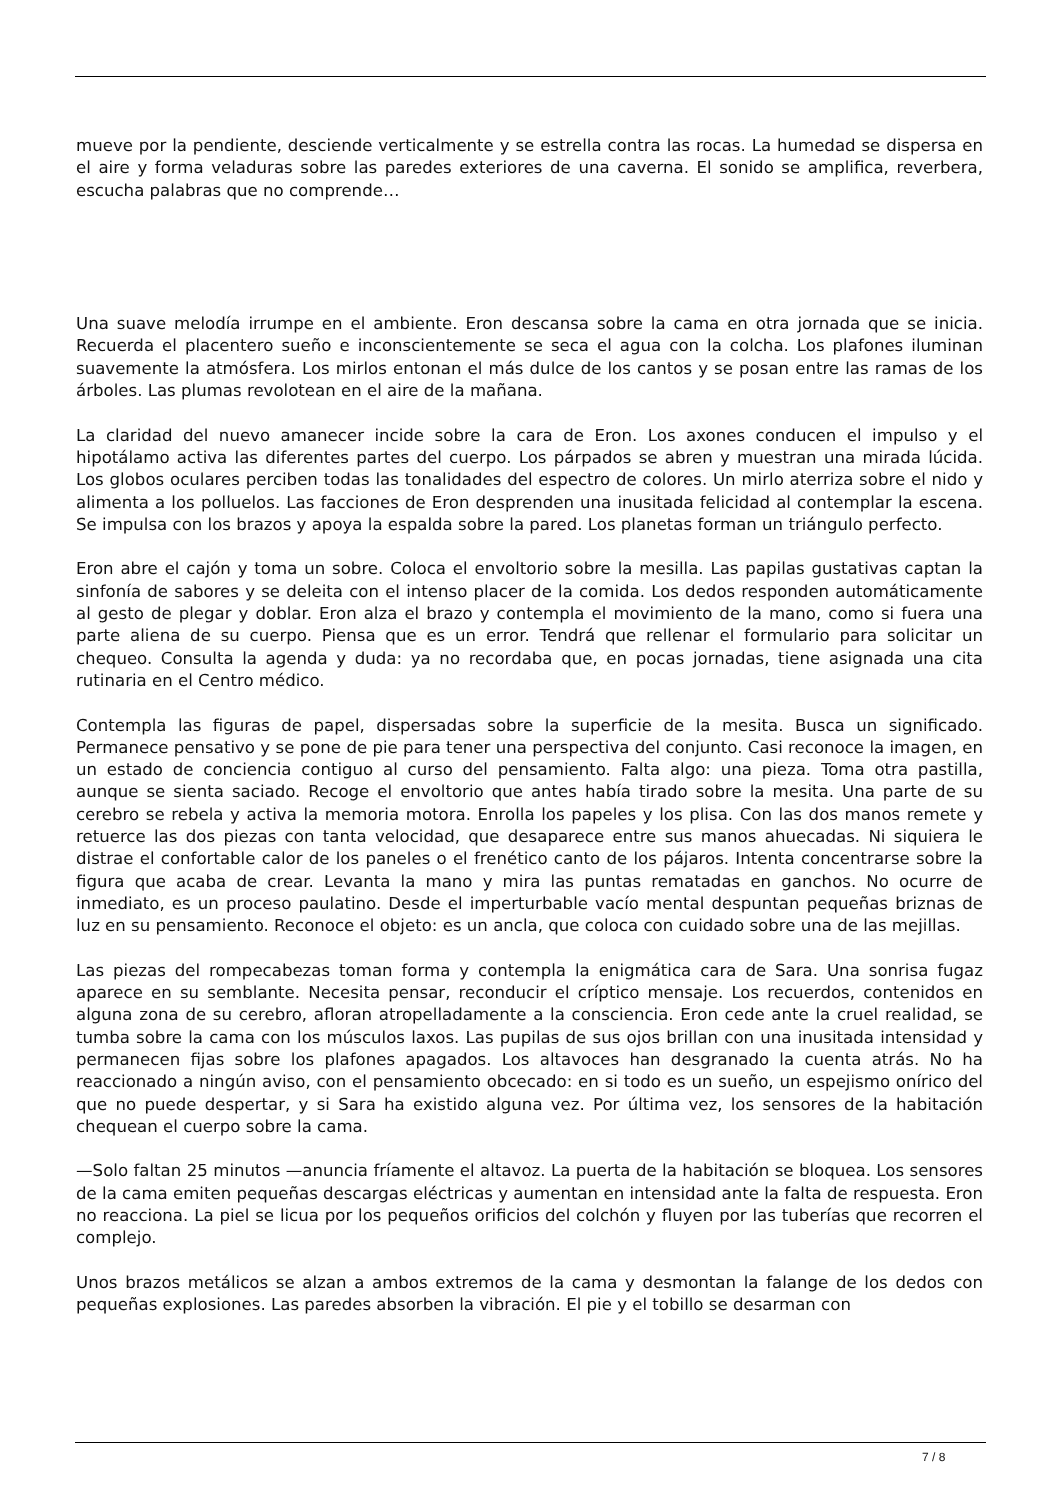mueve por la pendiente, desciende verticalmente y se estrella contra las rocas. La humedad se dispersa en el aire y forma veladuras sobre las paredes exteriores de una caverna. El sonido se amplifica, reverbera, escucha palabras que no comprende…
Una suave melodía irrumpe en el ambiente. Eron descansa sobre la cama en otra jornada que se inicia. Recuerda el placentero sueño e inconscientemente se seca el agua con la colcha. Los plafones iluminan suavemente la atmósfera. Los mirlos entonan el más dulce de los cantos y se posan entre las ramas de los árboles. Las plumas revolotean en el aire de la mañana.
La claridad del nuevo amanecer incide sobre la cara de Eron. Los axones conducen el impulso y el hipotálamo activa las diferentes partes del cuerpo. Los párpados se abren y muestran una mirada lúcida. Los globos oculares perciben todas las tonalidades del espectro de colores. Un mirlo aterriza sobre el nido y alimenta a los polluelos. Las facciones de Eron desprenden una inusitada felicidad al contemplar la escena. Se impulsa con los brazos y apoya la espalda sobre la pared. Los planetas forman un triángulo perfecto.
Eron abre el cajón y toma un sobre. Coloca el envoltorio sobre la mesilla. Las papilas gustativas captan la sinfonía de sabores y se deleita con el intenso placer de la comida. Los dedos responden automáticamente al gesto de plegar y doblar. Eron alza el brazo y contempla el movimiento de la mano, como si fuera una parte aliena de su cuerpo. Piensa que es un error. Tendrá que rellenar el formulario para solicitar un chequeo. Consulta la agenda y duda: ya no recordaba que, en pocas jornadas, tiene asignada una cita rutinaria en el Centro médico.
Contempla las figuras de papel, dispersadas sobre la superficie de la mesita. Busca un significado. Permanece pensativo y se pone de pie para tener una perspectiva del conjunto. Casi reconoce la imagen, en un estado de conciencia contiguo al curso del pensamiento. Falta algo: una pieza. Toma otra pastilla, aunque se sienta saciado. Recoge el envoltorio que antes había tirado sobre la mesita. Una parte de su cerebro se rebela y activa la memoria motora. Enrolla los papeles y los plisa. Con las dos manos remete y retuerce las dos piezas con tanta velocidad, que desaparece entre sus manos ahuecadas. Ni siquiera le distrae el confortable calor de los paneles o el frenético canto de los pájaros. Intenta concentrarse sobre la figura que acaba de crear. Levanta la mano y mira las puntas rematadas en ganchos. No ocurre de inmediato, es un proceso paulatino. Desde el imperturbable vacío mental despuntan pequeñas briznas de luz en su pensamiento. Reconoce el objeto: es un ancla, que coloca con cuidado sobre una de las mejillas.
Las piezas del rompecabezas toman forma y contempla la enigmática cara de Sara. Una sonrisa fugaz aparece en su semblante. Necesita pensar, reconducir el críptico mensaje. Los recuerdos, contenidos en alguna zona de su cerebro, afloran atropelladamente a la consciencia. Eron cede ante la cruel realidad, se tumba sobre la cama con los músculos laxos. Las pupilas de sus ojos brillan con una inusitada intensidad y permanecen fijas sobre los plafones apagados. Los altavoces han desgranado la cuenta atrás. No ha reaccionado a ningún aviso, con el pensamiento obcecado: en si todo es un sueño, un espejismo onírico del que no puede despertar, y si Sara ha existido alguna vez. Por última vez, los sensores de la habitación chequean el cuerpo sobre la cama.
—Solo faltan 25 minutos —anuncia fríamente el altavoz. La puerta de la habitación se bloquea. Los sensores de la cama emiten pequeñas descargas eléctricas y aumentan en intensidad ante la falta de respuesta. Eron no reacciona. La piel se licua por los pequeños orificios del colchón y fluyen por las tuberías que recorren el complejo.
Unos brazos metálicos se alzan a ambos extremos de la cama y desmontan la falange de los dedos con pequeñas explosiones. Las paredes absorben la vibración. El pie y el tobillo se desarman con
7 / 8